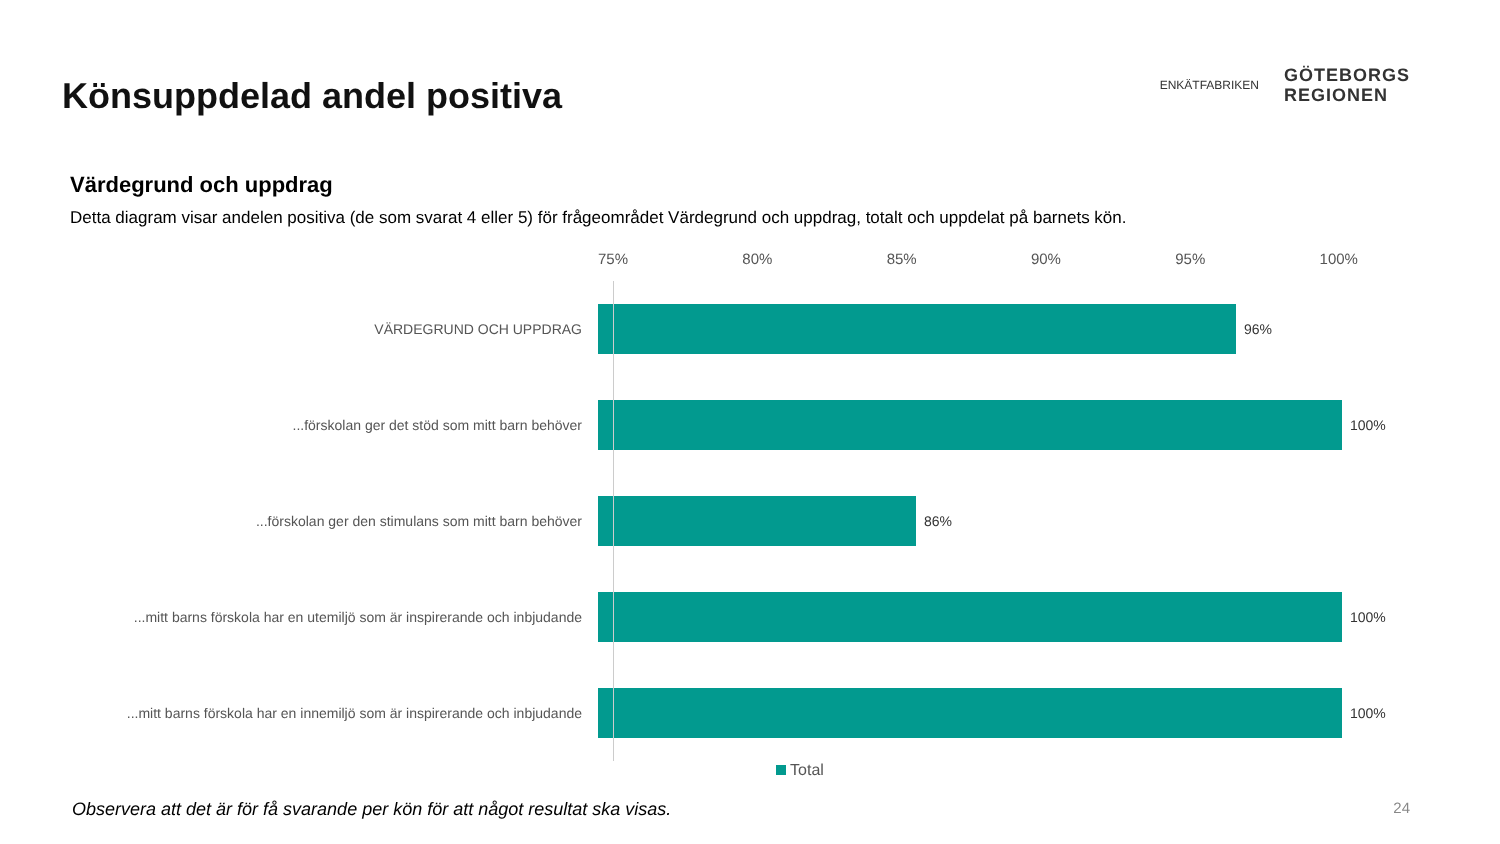Könsuppdelad andel positiva
ENKÄTFABRIKEN
GÖTEBORGS
REGIONEN
Värdegrund och uppdrag
Detta diagram visar andelen positiva (de som svarat 4 eller 5) för frågeområdet Värdegrund och uppdrag, totalt och uppdelat på barnets kön.
75% 80% 85% 90% 95% 100%
VÄRDEGRUND OCH UPPDRAG 96%
...förskolan ger det stöd som mitt barn behöver 100%
...förskolan ger den stimulans som mitt barn behöver 86%
...mitt barns förskola har en utemiljö som är inspirerande och inbjudande
100%
...mitt barns förskola har en innemiljö som är inspirerande och inbjudande
100%
Total
Observera att det är för få svarande per kön för att något resultat ska visas.
24